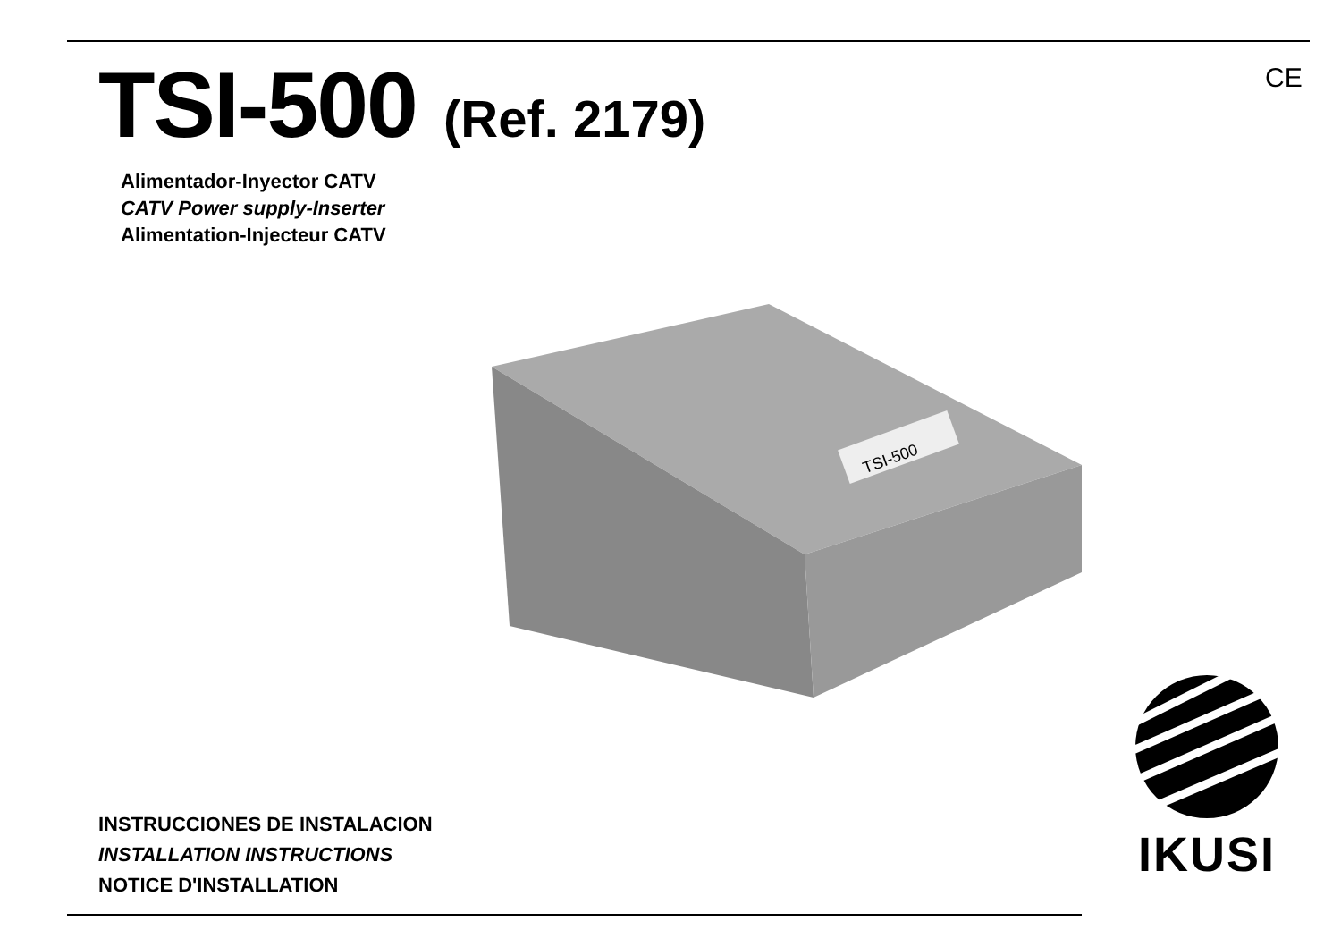TSI-500 (Ref. 2179)
Alimentador-Inyector CATV
CATV Power supply-Inserter
Alimentation-Injecteur CATV
CE
TSI-500
INSTRUCCIONES DE INSTALACION
INSTALLATION INSTRUCTIONS
NOTICE D'INSTALLATION
IKUSI